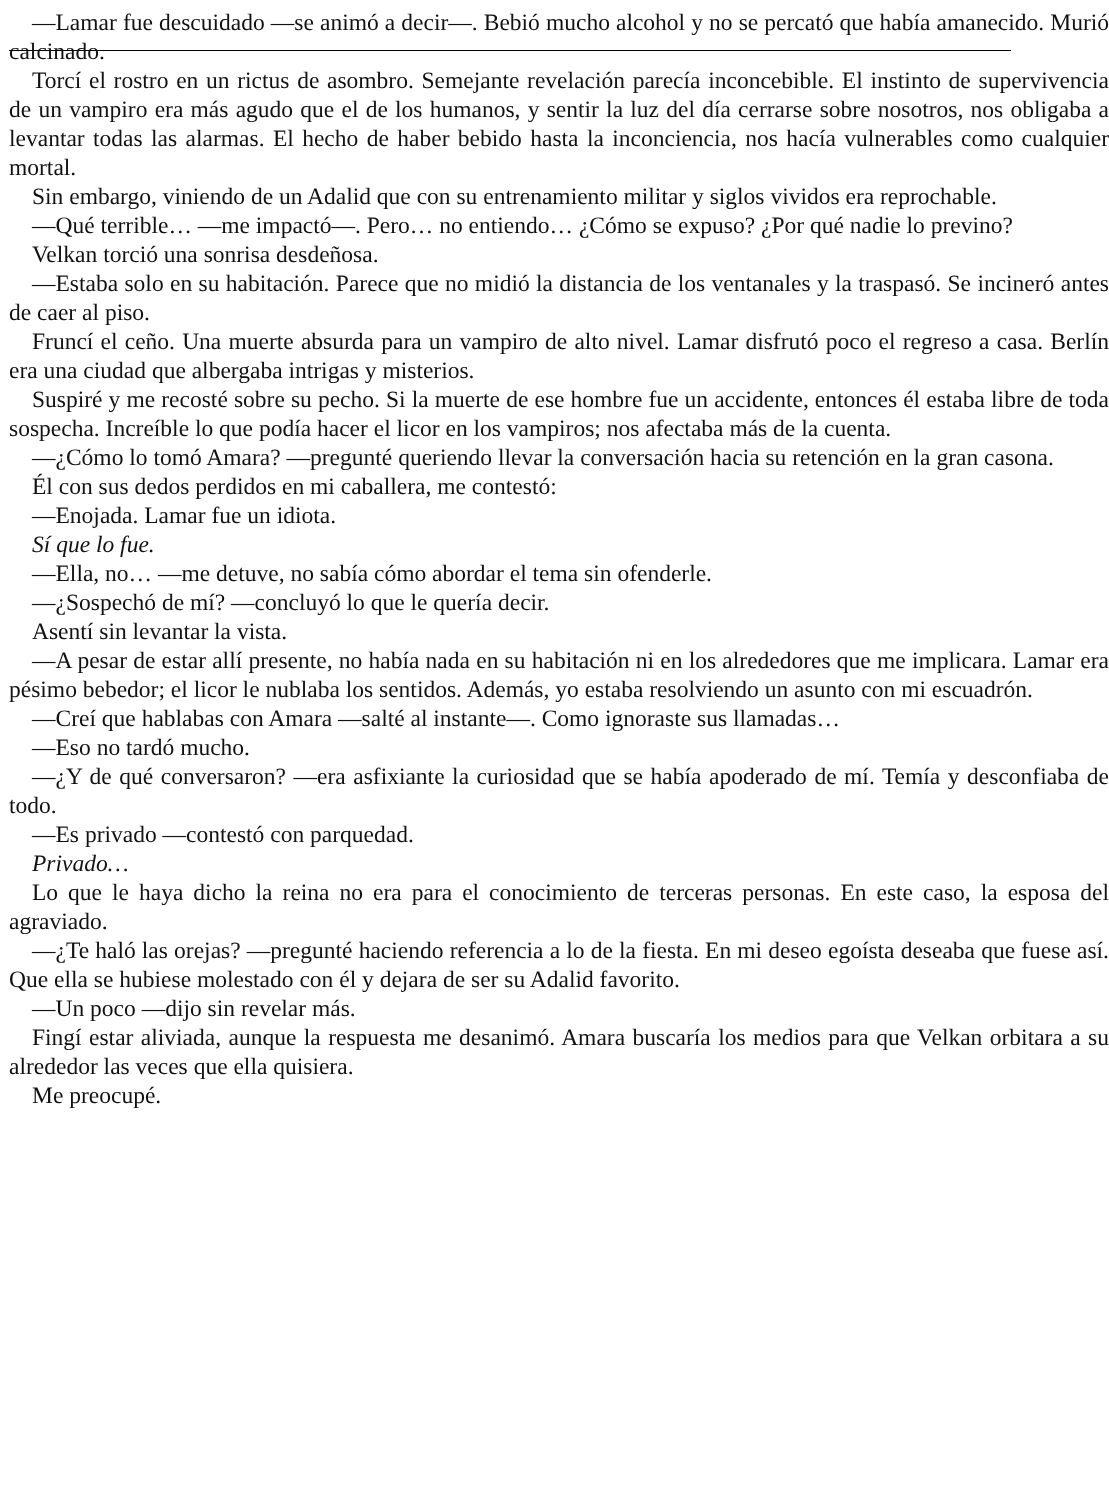—Lamar fue descuidado —se animó a decir—. Bebió mucho alcohol y no se percató que había amanecido. Murió calcinado.
Torcí el rostro en un rictus de asombro. Semejante revelación parecía inconcebible. El instinto de supervivencia de un vampiro era más agudo que el de los humanos, y sentir la luz del día cerrarse sobre nosotros, nos obligaba a levantar todas las alarmas. El hecho de haber bebido hasta la inconciencia, nos hacía vulnerables como cualquier mortal.
Sin embargo, viniendo de un Adalid que con su entrenamiento militar y siglos vividos era reprochable.
—Qué terrible… —me impactó—. Pero… no entiendo… ¿Cómo se expuso? ¿Por qué nadie lo previno?
Velkan torció una sonrisa desdeñosa.
—Estaba solo en su habitación. Parece que no midió la distancia de los ventanales y la traspasó. Se incineró antes de caer al piso.
Fruncí el ceño. Una muerte absurda para un vampiro de alto nivel. Lamar disfrutó poco el regreso a casa. Berlín era una ciudad que albergaba intrigas y misterios.
Suspiré y me recosté sobre su pecho. Si la muerte de ese hombre fue un accidente, entonces él estaba libre de toda sospecha. Increíble lo que podía hacer el licor en los vampiros; nos afectaba más de la cuenta.
—¿Cómo lo tomó Amara? —pregunté queriendo llevar la conversación hacia su retención en la gran casona.
Él con sus dedos perdidos en mi caballera, me contestó:
—Enojada. Lamar fue un idiota.
Sí que lo fue.
—Ella, no… —me detuve, no sabía cómo abordar el tema sin ofenderle.
—¿Sospechó de mí? —concluyó lo que le quería decir.
Asentí sin levantar la vista.
—A pesar de estar allí presente, no había nada en su habitación ni en los alrededores que me implicara. Lamar era pésimo bebedor; el licor le nublaba los sentidos. Además, yo estaba resolviendo un asunto con mi escuadrón.
—Creí que hablabas con Amara —salté al instante—. Como ignoraste sus llamadas…
—Eso no tardó mucho.
—¿Y de qué conversaron? —era asfixiante la curiosidad que se había apoderado de mí. Temía y desconfiaba de todo.
—Es privado —contestó con parquedad.
Privado…
Lo que le haya dicho la reina no era para el conocimiento de terceras personas. En este caso, la esposa del agraviado.
—¿Te haló las orejas? —pregunté haciendo referencia a lo de la fiesta. En mi deseo egoísta deseaba que fuese así. Que ella se hubiese molestado con él y dejara de ser su Adalid favorito.
—Un poco —dijo sin revelar más.
Fingí estar aliviada, aunque la respuesta me desanimó. Amara buscaría los medios para que Velkan orbitara a su alrededor las veces que ella quisiera.
Me preocupé.